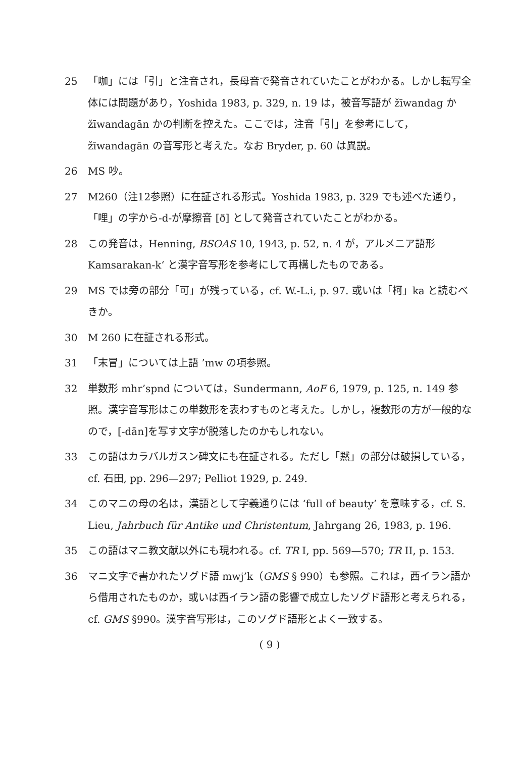25 「咖」には「引」と注音され，長母音で発音されていたことがわかる。しかし転写全体には問題があり，Yoshida 1983, p. 329, n. 19 は，被音写語が žīwandag か žīwandagān かの判断を控えた。ここでは，注音「引」を参考にして，žīwandagān の音写形と考えた。なお Bryder, p. 60 は異説。
26 MS 吵。
27 M260（注12参照）に在証される形式。Yoshida 1983, p. 329 でも述べた通り，「哩」の字から-d-が摩擦音 [ð] として発音されていたことがわかる。
28 この発音は，Henning, BSOAS 10, 1943, p. 52, n. 4 が，アルメニア語形 Kamsarakan-k‘ と漢字音写形を参考にして再構したものである。
29 MS では旁の部分「可」が残っている，cf. W.-L.i, p. 97. 或いは「柯」ka と読むべきか。
30 M 260 に在証される形式。
31 「末冒」については上語 ’mw の項参照。
32 単数形 mhr’spnd については，Sundermann, AoF 6, 1979, p. 125, n. 149 参照。漢字音写形はこの単数形を表わすものと考えた。しかし，複数形の方が一般的なので，[-dān]を写す文字が脱落したのかもしれない。
33 この語はカラバルガスン碑文にも在証される。ただし「黙」の部分は破損している，cf. 石田, pp. 296—297; Pelliot 1929, p. 249.
34 このマニの母の名は，漢語として字義通りには ‘full of beauty’ を意味する，cf. S. Lieu, Jahrbuch für Antike und Christentum, Jahrgang 26, 1983, p. 196.
35 この語はマニ教文献以外にも現われる。cf. TR I, pp. 569—570; TR II, p. 153.
36 マニ文字で書かれたソグド語 mwj’k（GMS § 990）も参照。これは，西イラン語から借用されたものか，或いは西イラン語の影響で成立したソグド語形と考えられる，cf. GMS §990。漢字音写形は，このソグド語形とよく一致する。
( 9 )